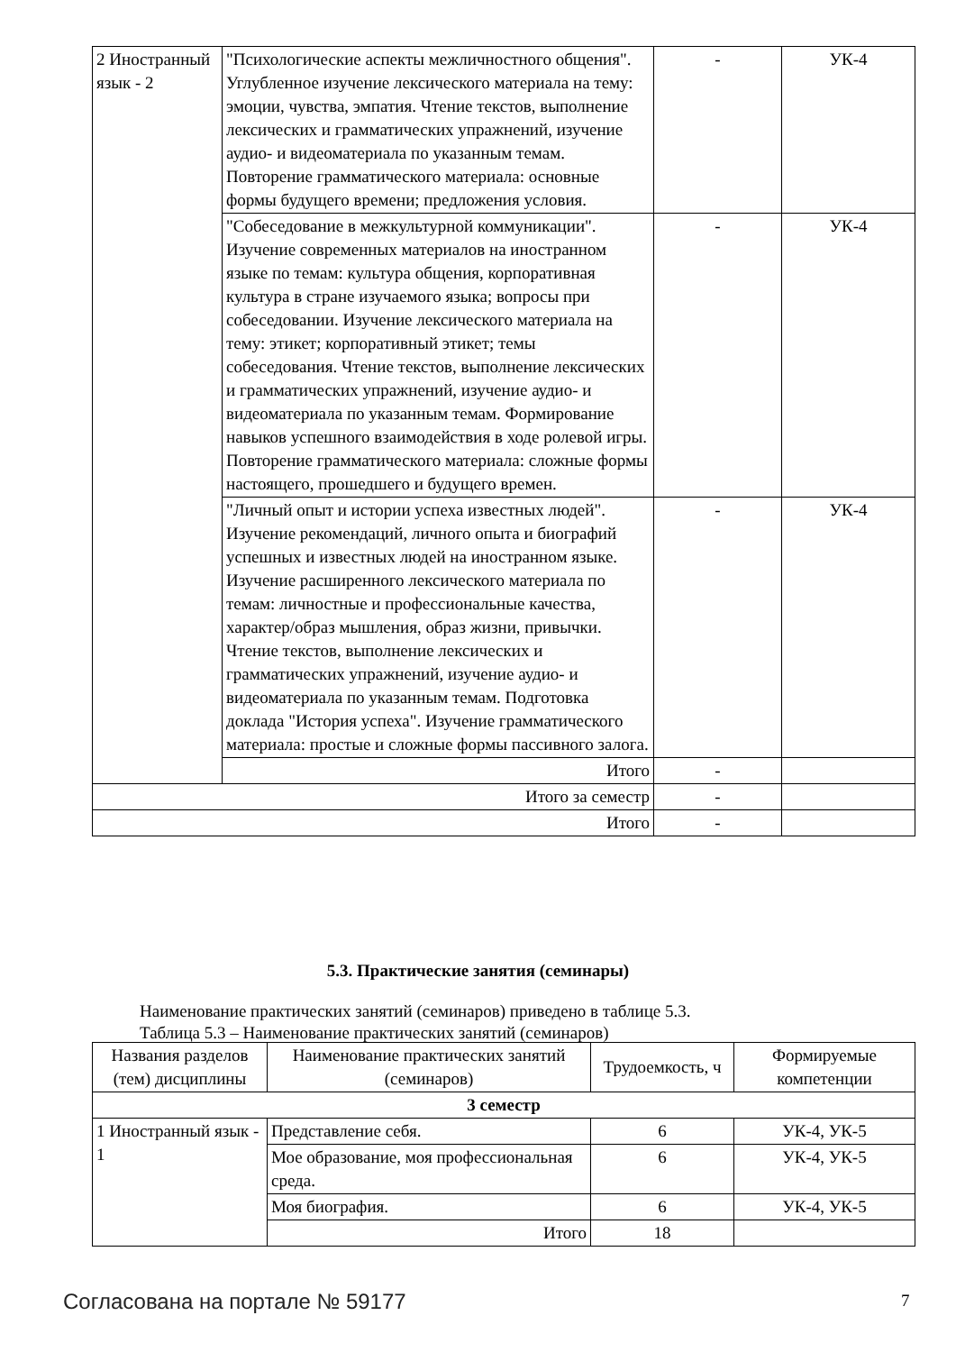| 2 Иностранный язык - 2 | "Психологические аспекты межличностного общения". Углубленное изучение лексического материала на тему: эмоции, чувства, эмпатия. Чтение текстов, выполнение лексических и грамматических упражнений, изучение аудио- и видеоматериала по указанным темам. Повторение грамматического материала: основные формы будущего времени; предложения условия. | - | УК-4 |
| | "Собеседование в межкультурной коммуникации". Изучение современных материалов на иностранном языке по темам: культура общения, корпоративная культура в стране изучаемого языка; вопросы при собеседовании. Изучение лексического материала на тему: этикет; корпоративный этикет; темы собеседования. Чтение текстов, выполнение лексических и грамматических упражнений, изучение аудио- и видеоматериала по указанным темам. Формирование навыков успешного взаимодействия в ходе ролевой игры. Повторение грамматического материала: сложные формы настоящего, прошедшего и будущего времен. | - | УК-4 |
| | "Личный опыт и истории успеха известных людей". Изучение рекомендаций, личного опыта и биографий успешных и известных людей на иностранном языке. Изучение расширенного лексического материала по темам: личностные и профессиональные качества, характер/образ мышления, образ жизни, привычки. Чтение текстов, выполнение лексических и грамматических упражнений, изучение аудио- и видеоматериала по указанным темам. Подготовка доклада "История успеха". Изучение грамматического материала: простые и сложные формы пассивного залога. | - | УК-4 |
| | Итого | - | |
| Итого за семестр | | - | |
| Итого | | - | |
5.3. Практические занятия (семинары)
Наименование практических занятий (семинаров) приведено в таблице 5.3.
Таблица 5.3 – Наименование практических занятий (семинаров)
| Названия разделов (тем) дисциплины | Наименование практических занятий (семинаров) | Трудоемкость, ч | Формируемые компетенции |
| --- | --- | --- | --- |
| 3 семестр | | | |
| 1 Иностранный язык - 1 | Представление себя. | 6 | УК-4, УК-5 |
| | Мое образование, моя профессиональная среда. | 6 | УК-4, УК-5 |
| | Моя биография. | 6 | УК-4, УК-5 |
| | Итого | 18 | |
Согласована на портале № 59177 7